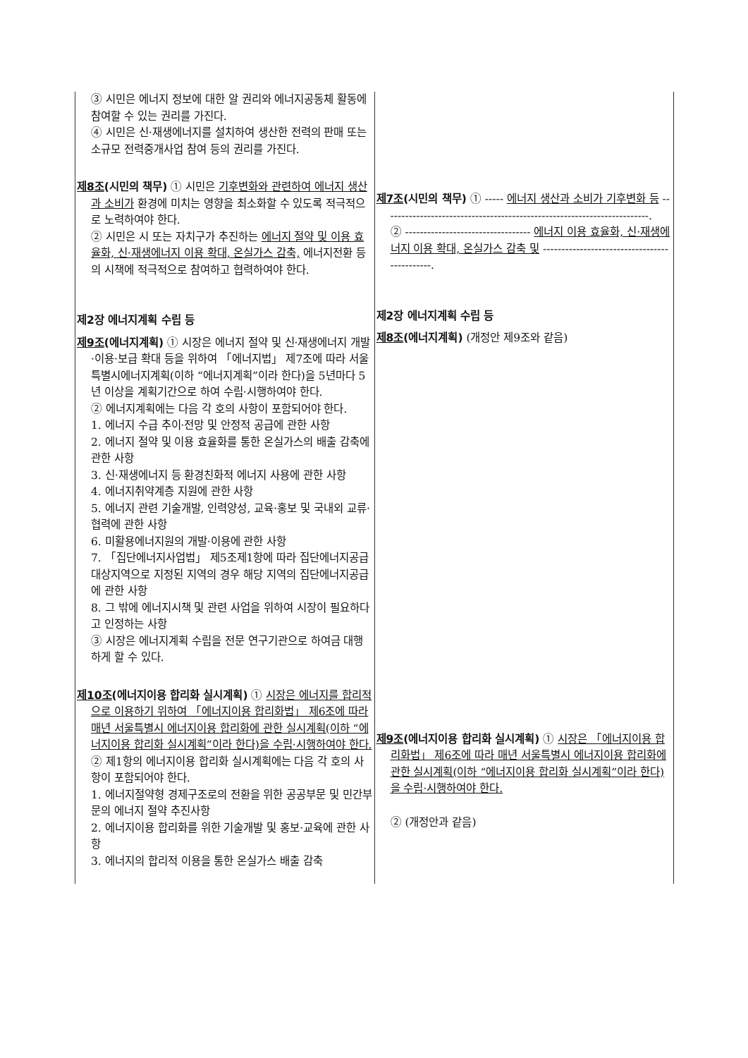| ③ 시민은 에너지 정보에 대한 알 권리와 에너지공동체 활동에 참여할 수 있는 권리를 가진다. ④ 시민은 신·재생에너지를 설치하여 생산한 전력의 판매 또는 소규모 전력중개사업 참여 등의 권리를 가진다. 제8조 (시민의 책무) ① 시민은 기후변화와 관련하여 에너지 생산과 소비가 환경에 미치는 영향을 최소화할 수 있도록 적극적으로 노력하여야 한다. ② 시민은 시 또는 자치구가 추진하는 에너지 절약 및 이용 효율화, 신·재생에너지 이용 확대, 온실가스 감축, 에너지전환 등의 시책에 적극적으로 참여하고 협력하여야 한다. 제2장 에너지계획 수립 등 제9조 (에너지계획) ① 시장은 에너지 절약 및 신·재생에너지 개발·이용·보급 확대 등을 위하여 「에너지법」 제7조에 따라 서울특별시에너지계획(이하 “에너지계획”이라 한다)을 5년마다 5년 이상을 계획기간으로 하여 수립·시행하여야 한다. ② 에너지계획에는 다음 각 호의 사항이 포함되어야 한다. 1. 에너지 수급 추이·전망 및 안정적 공급에 관한 사항 2. 에너지 절약 및 이용 효율화를 통한 온실가스의 배출 감축에 관한 사항 3. 신·재생에너지 등 환경친화적 에너지 사용에 관한 사항 4. 에너지취약계층 지원에 관한 사항 5. 에너지 관련 기술개발, 인력양성, 교육·홍보 및 국내외 교류·협력에 관한 사항 6. 미활용에너지원의 개발·이용에 관한 사항 7. 「집단에너지사업법」 제5조제1항에 따라 집단에너지공급대상지역으로 지정된 지역의 경우 해당 지역의 집단에너지공급에 관한 사항 8. 그 밖에 에너지시책 및 관련 사업을 위하여 시장이 필요하다고 인정하는 사항 ③ 시장은 에너지계획 수립을 전문 연구기관으로 하여금 대행하게 할 수 있다. 제10조 (에너지이용 합리화 실시계획) ① 시장은 에너지를 합리적으로 이용하기 위하여 「에너지이용 합리화법」 제6조에 따라 매년 서울특별시 에너지이용 합리화에 관한 실시계획(이하 “에너지이용 합리화 실시계획”이라 한다)을 수립·시행하여야 한다. ② 제1항의 에너지이용 합리화 실시계획에는 다음 각 호의 사항이 포함되어야 한다. 1. 에너지절약형 경제구조로의 전환을 위한 공공부문 및 민간부문의 에너지 절약 추진사항 2. 에너지이용 합리화를 위한 기술개발 및 홍보·교육에 관한 사항 3. 에너지의 합리적 이용을 통한 온실가스 배출 감축 | 제7조 (시민의 책무) ① ----- 에너지 생산과 소비가 기후변화 등 ------------------------------------------------------------------------. ② ---------------------------------- 에너지 이용 효율화, 신·재생에너지 이용 확대, 온실가스 감축 및 ---------------------------------------------. 제2장 에너지계획 수립 등 제8조 (에너지계획) (개정안 제9조와 같음) 제9조 (에너지이용 합리화 실시계획) ① 시장은 「에너지이용 합리화법」 제6조에 따라 매년 서울특별시 에너지이용 합리화에 관한 실시계획(이하 “에너지이용 합리화 실시계획”이라 한다)을 수립·시행하여야 한다. ② (개정안과 같음) |